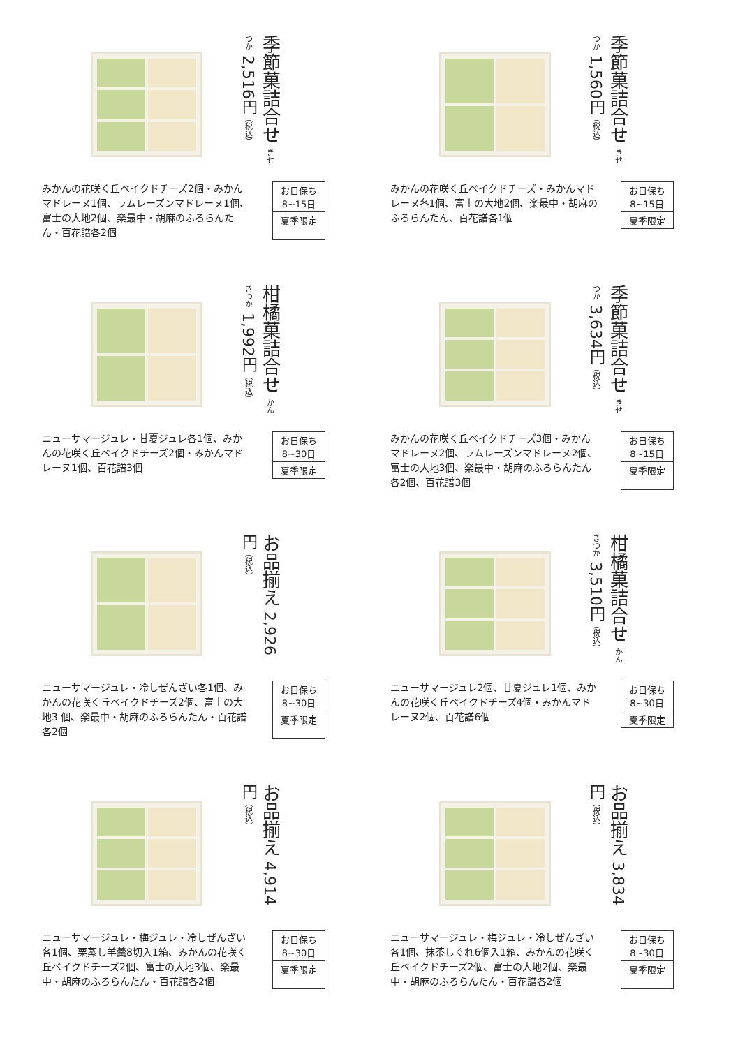季節菓詰合せ きせつか 2,516円（税込）
みかんの花咲く丘ベイクドチーズ2個・みかんマドレーヌ1個、ラムレーズンマドレーヌ1個、富士の大地2個、楽最中・胡麻のふろらんたん・百花譜各2個
お日保ち
8~15日
夏季限定
季節菓詰合せ きせつか 1,560円（税込）
みかんの花咲く丘ベイクドチーズ・みかんマドレーヌ各1個、富士の大地2個、楽最中・胡麻のふろらんたん、百花譜各1個
お日保ち
8~15日
夏季限定
柑橘菓詰合せ かんきつか 1,992円（税込）
ニューサマージュレ・甘夏ジュレ各1個、みかんの花咲く丘ベイクドチーズ2個・みかんマドレーヌ1個、百花譜3個
お日保ち
8~30日
夏季限定
季節菓詰合せ きせつか 3,634円（税込）
みかんの花咲く丘ベイクドチーズ3個・みかんマドレーヌ2個、ラムレーズンマドレーヌ2個、富士の大地3個、楽最中・胡麻のふろらんたん各2個、百花譜3個
お日保ち
8~15日
夏季限定
お品揃え 2,926円（税込）
ニューサマージュレ・冷しぜんざい各1個、みかんの花咲く丘ベイクドチーズ2個、富士の大地3 個、楽最中・胡麻のふろらんたん・百花譜各2個
お日保ち
8~30日
夏季限定
柑橘菓詰合せ かんきつか 3,510円（税込）
ニューサマージュレ2個、甘夏ジュレ1個、みかんの花咲く丘ベイクドチーズ4個・みかんマドレーヌ2個、百花譜6個
お日保ち
8~30日
夏季限定
お品揃え 4,914円（税込）
ニューサマージュレ・梅ジュレ・冷しぜんざい各1個、栗蒸し羊羹8切入1箱、みかんの花咲く丘ベイクドチーズ2個、富士の大地3個、楽最中・胡麻のふろらんたん・百花譜各2個
お日保ち
8~30日
夏季限定
お品揃え 3,834円（税込）
ニューサマージュレ・梅ジュレ・冷しぜんざい各1個、抹茶しぐれ6個入1箱、みかんの花咲く丘ベイクドチーズ2個、富士の大地2個、楽最中・胡麻のふろらんたん・百花譜各2個
お日保ち
8~30日
夏季限定